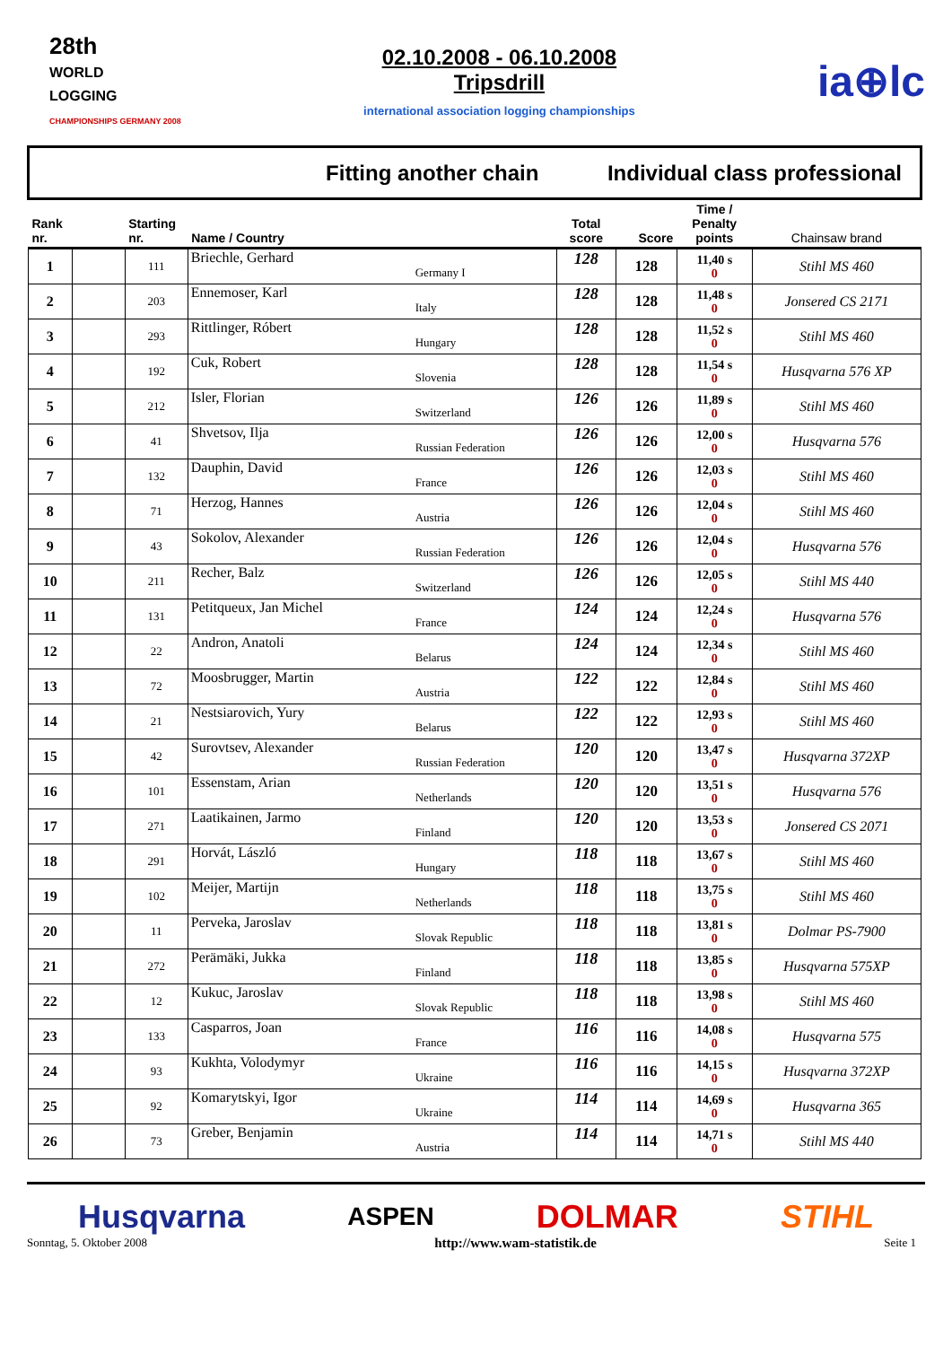28th
WORLD
LOGGING
CHAMPIONSHIPS GERMANY 2008
02.10.2008 - 06.10.2008
Tripsdrill
international association logging championships
ia⊕lc
| Fitting another chain | | | | Individual class professional | | | |
| Rank nr. | | Starting nr. | Name / Country | Total score | Score | Time / Penalty points | Chainsaw brand |
| 1 | | 111 | Briechle, Gerhard Germany I | 128 | 128 | 11,40 s 0 | Stihl MS 460 |
| 2 | | 203 | Ennemoser, Karl Italy | 128 | 128 | 11,48 s 0 | Jonsered CS 2171 |
| 3 | | 293 | Rittlinger, Róbert Hungary | 128 | 128 | 11,52 s 0 | Stihl MS 460 |
| 4 | | 192 | Cuk, Robert Slovenia | 128 | 128 | 11,54 s 0 | Husqvarna 576 XP |
| 5 | | 212 | Isler, Florian Switzerland | 126 | 126 | 11,89 s 0 | Stihl MS 460 |
| 6 | | 41 | Shvetsov, Ilja Russian Federation | 126 | 126 | 12,00 s 0 | Husqvarna 576 |
| 7 | | 132 | Dauphin, David France | 126 | 126 | 12,03 s 0 | Stihl MS 460 |
| 8 | | 71 | Herzog, Hannes Austria | 126 | 126 | 12,04 s 0 | Stihl MS 460 |
| 9 | | 43 | Sokolov, Alexander Russian Federation | 126 | 126 | 12,04 s 0 | Husqvarna 576 |
| 10 | | 211 | Recher, Balz Switzerland | 126 | 126 | 12,05 s 0 | Stihl MS 440 |
| 11 | | 131 | Petitqueux, Jan Michel France | 124 | 124 | 12,24 s 0 | Husqvarna 576 |
| 12 | | 22 | Andron, Anatoli Belarus | 124 | 124 | 12,34 s 0 | Stihl MS 460 |
| 13 | | 72 | Moosbrugger, Martin Austria | 122 | 122 | 12,84 s 0 | Stihl MS 460 |
| 14 | | 21 | Nestsiarovich, Yury Belarus | 122 | 122 | 12,93 s 0 | Stihl MS 460 |
| 15 | | 42 | Surovtsev, Alexander Russian Federation | 120 | 120 | 13,47 s 0 | Husqvarna 372XP |
| 16 | | 101 | Essenstam, Arian Netherlands | 120 | 120 | 13,51 s 0 | Husqvarna 576 |
| 17 | | 271 | Laatikainen, Jarmo Finland | 120 | 120 | 13,53 s 0 | Jonsered CS 2071 |
| 18 | | 291 | Horvát, László Hungary | 118 | 118 | 13,67 s 0 | Stihl MS 460 |
| 19 | | 102 | Meijer, Martijn Netherlands | 118 | 118 | 13,75 s 0 | Stihl MS 460 |
| 20 | | 11 | Perveka, Jaroslav Slovak Republic | 118 | 118 | 13,81 s 0 | Dolmar PS-7900 |
| 21 | | 272 | Perämäki, Jukka Finland | 118 | 118 | 13,85 s 0 | Husqvarna 575XP |
| 22 | | 12 | Kukuc, Jaroslav Slovak Republic | 118 | 118 | 13,98 s 0 | Stihl MS 460 |
| 23 | | 133 | Casparros, Joan France | 116 | 116 | 14,08 s 0 | Husqvarna 575 |
| 24 | | 93 | Kukhta, Volodymyr Ukraine | 116 | 116 | 14,15 s 0 | Husqvarna 372XP |
| 25 | | 92 | Komarytskyi, Igor Ukraine | 114 | 114 | 14,69 s 0 | Husqvarna 365 |
| 26 | | 73 | Greber, Benjamin Austria | 114 | 114 | 14,71 s 0 | Stihl MS 440 |
Husqvarna ASPEN DOLMAR STIHL
Sonntag, 5. Oktober 2008 http://www.wam-statistik.de Seite 1